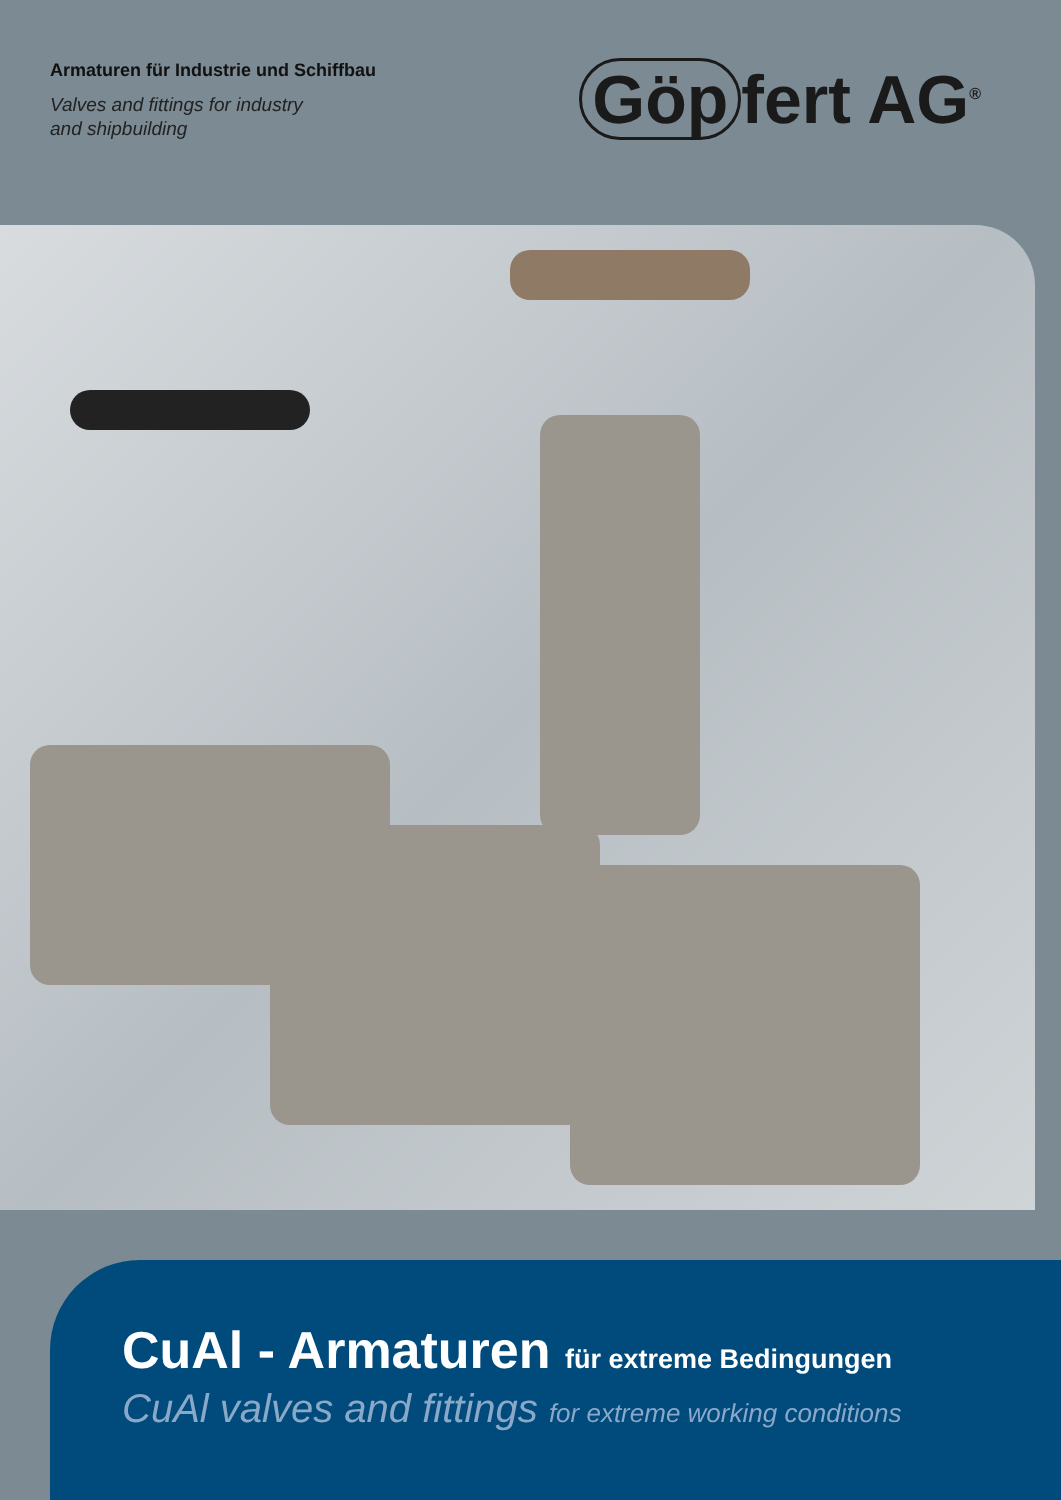Armaturen für Industrie und Schiffbau
Valves and fittings for industry
and shipbuilding
Göp fert AG<sup>®</sup>
CuAl - Armaturen für extreme Bedingungen
CuAl valves and fittings for extreme working conditions